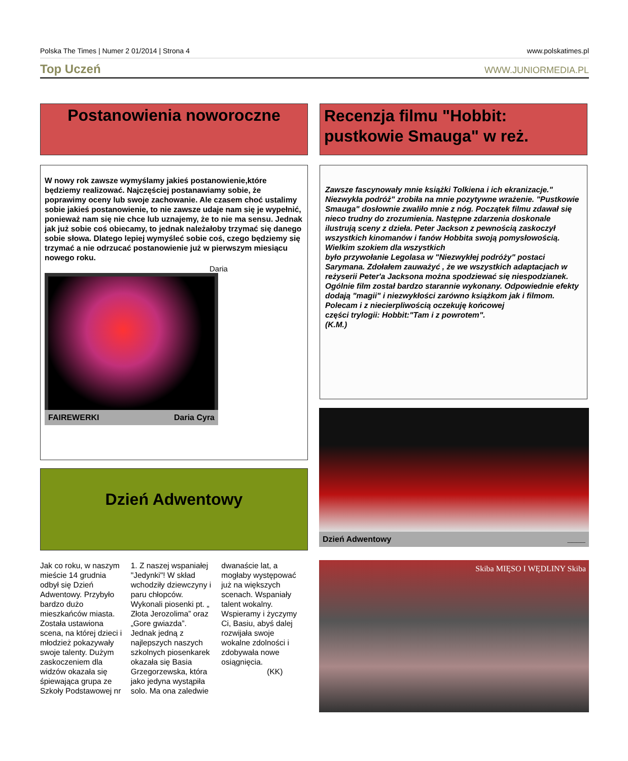Polska The Times | Numer 2 01/2014 | Strona 4 www.polskatimes.pl
Top Uczeń WWW.JUNIORMEDIA.PL
Postanowienia noworoczne Recenzja filmu "Hobbit: pustkowie Smauga" w reż.
W nowy rok zawsze wymyślamy jakieś postanowienie,które będziemy realizować. Najczęściej postanawiamy sobie, że poprawimy oceny lub swoje zachowanie. Ale czasem choć ustalimy sobie jakieś postanowienie, to nie zawsze udaje nam się je wypełnić, ponieważ nam się nie chce lub uznajemy, że to nie ma sensu. Jednak jak już sobie coś obiecamy, to jednak należałoby trzymać się danego sobie słowa. Dlatego lepiej wymyśleć sobie coś, czego będziemy się trzymać a nie odrzucać postanowienie już w pierwszym miesiącu nowego roku.
Daria
FAIREWERKI Daria Cyra
Zawsze fascynowały mnie książki Tolkiena i ich ekranizacje." Niezwykła podróż" zrobiła na mnie pozytywne wrażenie. "Pustkowie Smauga" dosłownie zwaliło mnie z nóg. Początek filmu zdawał się nieco trudny do zrozumienia. Następne zdarzenia doskonale ilustrują sceny z dzieła. Peter Jackson z pewnością zaskoczył wszystkich kinomanów i fanów Hobbita swoją pomysłowością. Wielkim szokiem dla wszystkich
było przywołanie Legolasa w "Niezwykłej podróży" postaci Sarymana. Zdołałem zauważyć , że we wszystkich adaptacjach w reżyserii Peter'a Jacksona można spodziewać się niespodzianek. Ogólnie film został bardzo starannie wykonany. Odpowiednie efekty dodają "magii" i niezwykłości zarówno książkom jak i filmom. Polecam i z niecierpliwością oczekuję końcowej
części trylogii: Hobbit:"Tam i z powrotem".
(K.M.)
Dzień Adwentowy ____
Dzień Adwentowy
Jak co roku, w naszym mieście 14 grudnia odbył się Dzień Adwentowy. Przybyło bardzo dużo mieszkańców miasta. Została ustawiona scena, na której dzieci i młodzież pokazywały swoje talenty. Dużym zaskoczeniem dla widzów okazała się śpiewająca grupa ze Szkoły Podstawowej nr 1. Z naszej wspaniałej "Jedynki"! W skład wchodziły dziewczyny i paru chłopców. Wykonali piosenki pt. „ Złota Jerozolima” oraz „Gore gwiazda”. Jednak jedną z najlepszych naszych szkolnych piosenkarek okazała się Basia Grzegorzewska, która jako jedyna wystąpiła solo. Ma ona zaledwie dwanaście lat, a mogłaby występować już na większych scenach. Wspaniały talent wokalny. Wspieramy i życzymy Ci, Basiu, abyś dalej rozwijała swoje wokalne zdolności i zdobywała nowe osiągnięcia.
(KK)
Skiba MIĘSO I WĘDLINY Skiba